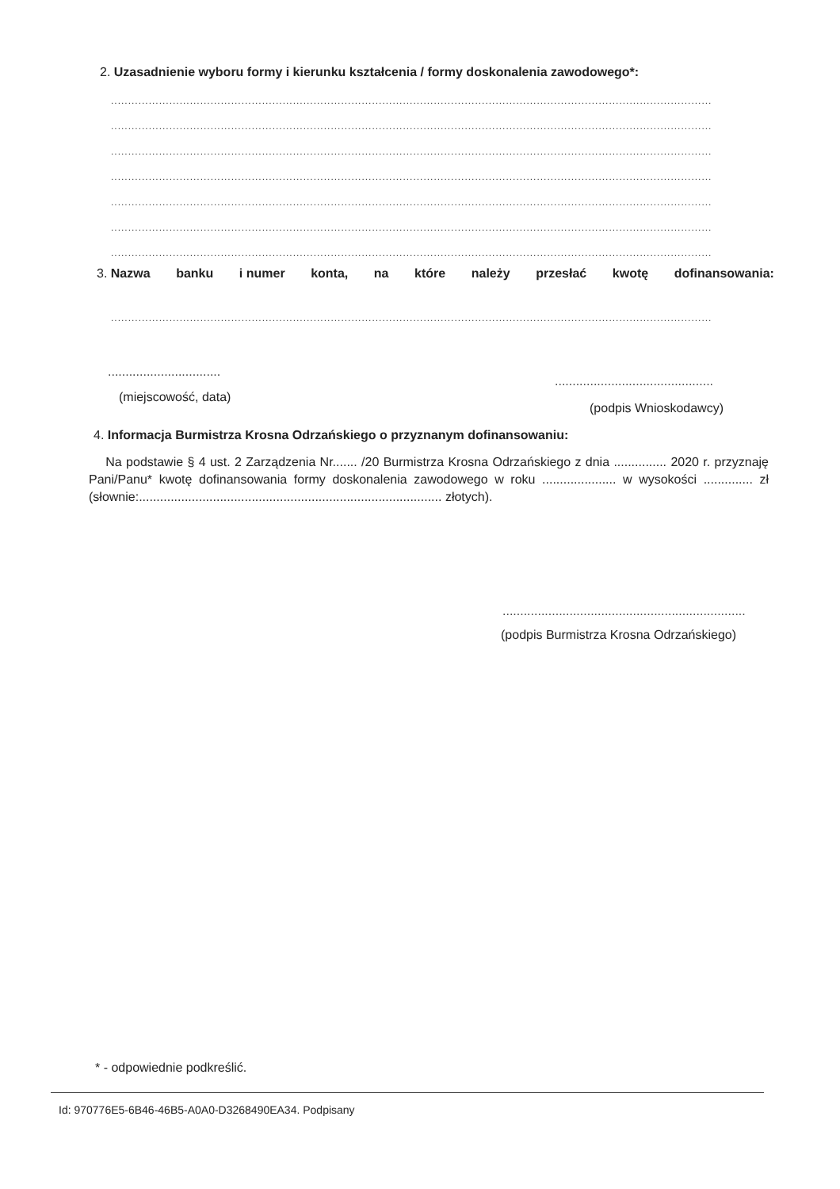2. Uzasadnienie wyboru formy i kierunku kształcenia / formy doskonalenia zawodowego*:
...............................................................................................................................................................................
...............................................................................................................................................................................
...............................................................................................................................................................................
...............................................................................................................................................................................
...............................................................................................................................................................................
...............................................................................................................................................................................
...............................................................................................................................................................................
3. Nazwa banku i numer konta, na które należy przesłać kwotę dofinansowania:
...............................................................................................................................................................................
................................
.............................................
(miejscowość, data)
(podpis Wnioskodawcy)
4. Informacja Burmistrza Krosna Odrzańskiego o przyznanym dofinansowaniu:
Na podstawie § 4 ust. 2 Zarządzenia Nr....... /20 Burmistrza Krosna Odrzańskiego z dnia ............... 2020 r. przyznaję Pani/Panu* kwotę dofinansowania formy doskonalenia zawodowego w roku ..................... w wysokości .............. zł (słownie:...................................................................................... złotych).
.....................................................................
(podpis Burmistrza Krosna Odrzańskiego)
* - odpowiednie podkreślić.
Id: 970776E5-6B46-46B5-A0A0-D3268490EA34. Podpisany